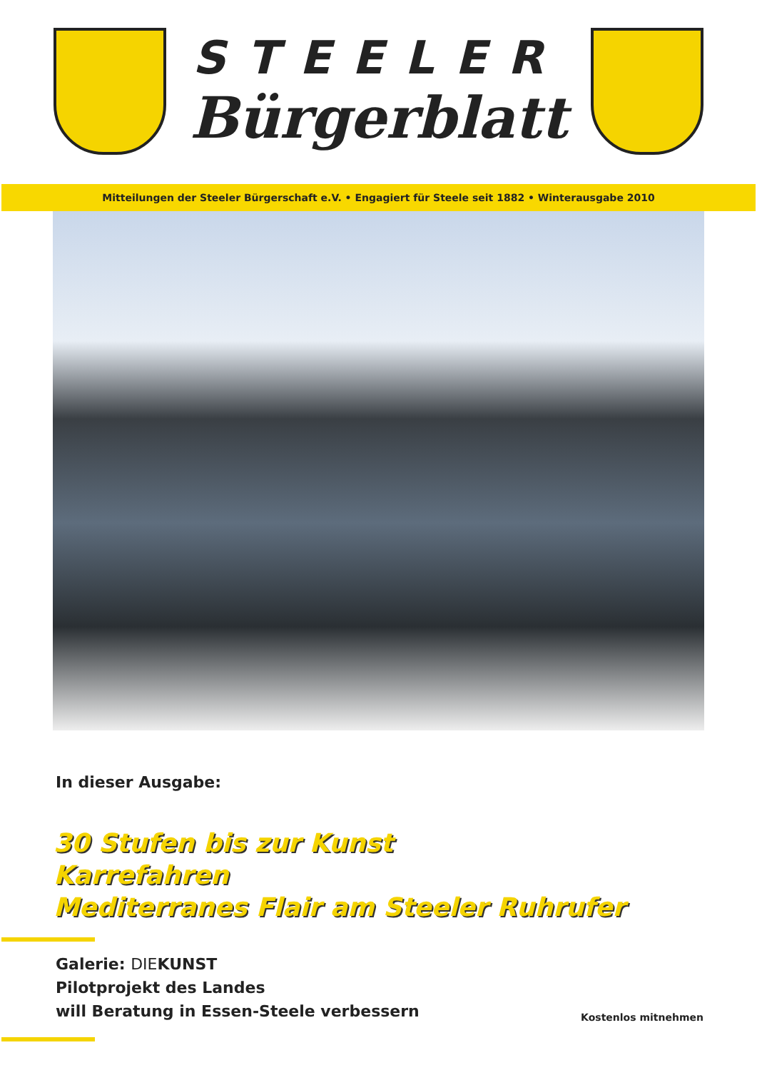STEELER
Bürgerblatt
Mitteilungen der Steeler Bürgerschaft e.V. • Engagiert für Steele seit 1882 • Winterausgabe 2010
In dieser Ausgabe:
30 Stufen bis zur Kunst
Karrefahren
Mediterranes Flair am Steeler Ruhrufer
Galerie: DIEKUNST
Pilotprojekt des Landes
will Beratung in Essen-Steele verbessern
Kostenlos mitnehmen